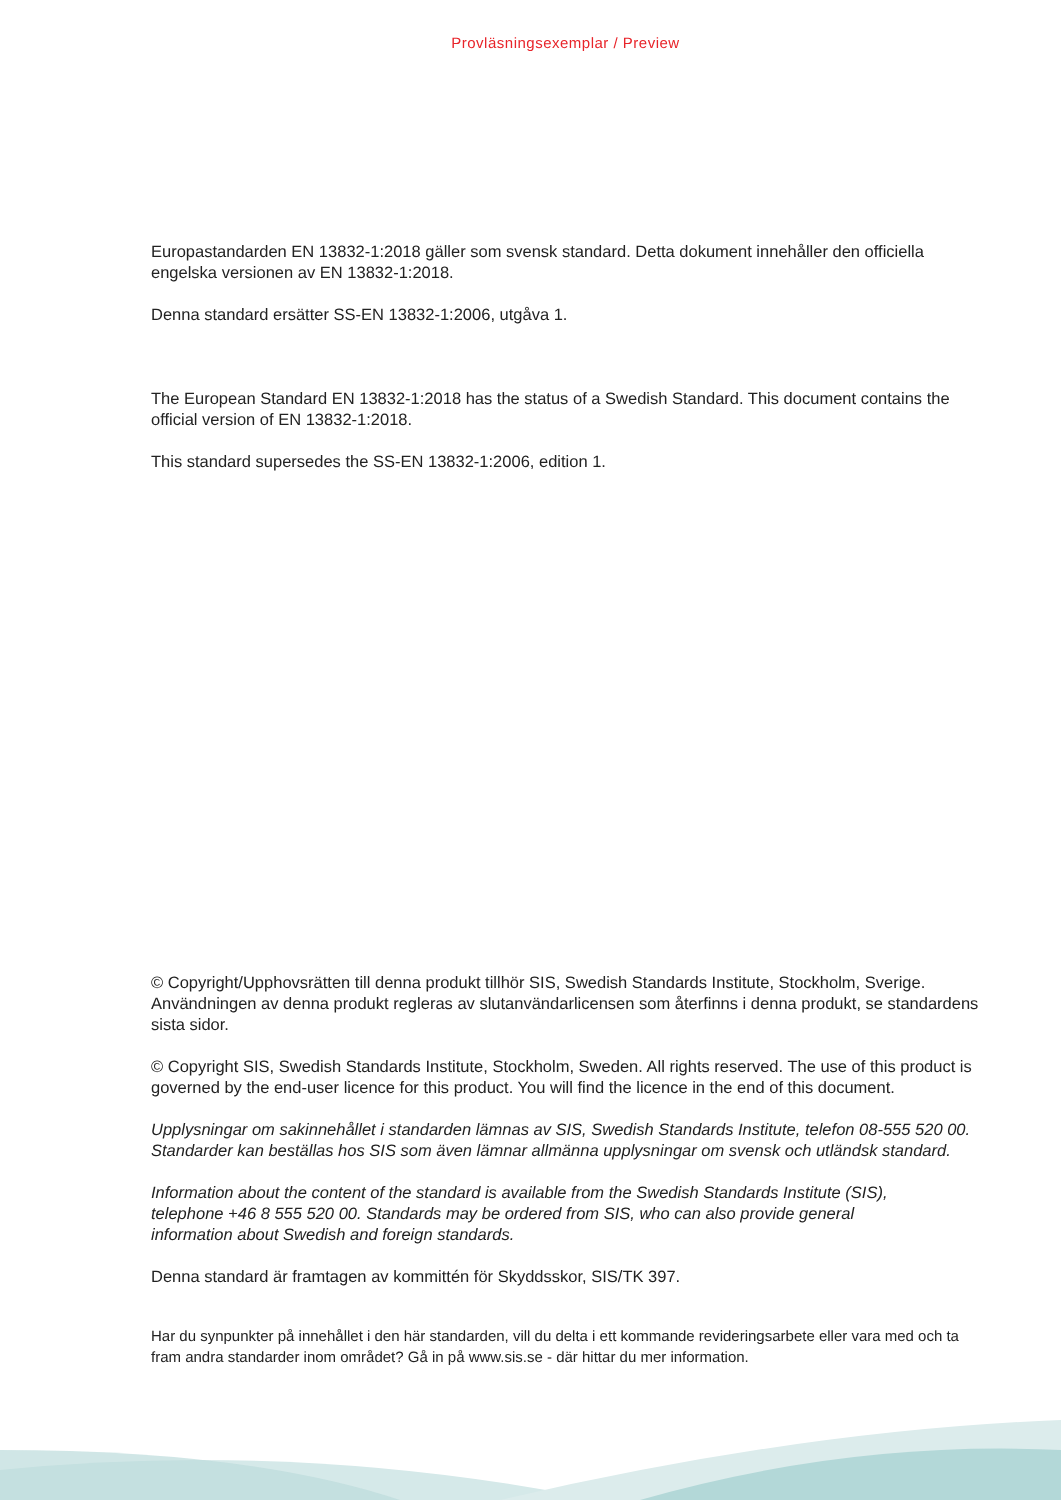Provläsningsexemplar / Preview
Europastandarden EN 13832-1:2018 gäller som svensk standard. Detta dokument innehåller den officiella engelska versionen av EN 13832-1:2018.
Denna standard ersätter SS-EN 13832-1:2006, utgåva 1.
The European Standard EN 13832-1:2018 has the status of a Swedish Standard. This document contains the official version of EN 13832-1:2018.
This standard supersedes the SS-EN 13832-1:2006, edition 1.
© Copyright/Upphovsrätten till denna produkt tillhör SIS, Swedish Standards Institute, Stockholm, Sverige. Användningen av denna produkt regleras av slutanvändarlicensen som återfinns i denna produkt, se standardens sista sidor.
© Copyright SIS, Swedish Standards Institute, Stockholm, Sweden. All rights reserved. The use of this product is governed by the end-user licence for this product. You will find the licence in the end of this document.
Upplysningar om sakinnehållet i standarden lämnas av SIS, Swedish Standards Institute, telefon 08-555 520 00. Standarder kan beställas hos SIS som även lämnar allmänna upplysningar om svensk och utländsk standard.
Information about the content of the standard is available from the Swedish Standards Institute (SIS),
telephone +46 8 555 520 00. Standards may be ordered from SIS, who can also provide general
information about Swedish and foreign standards.
Denna standard är framtagen av kommittén för Skyddsskor, SIS/TK 397.
Har du synpunkter på innehållet i den här standarden, vill du delta i ett kommande revideringsarbete eller vara med och ta fram andra standarder inom området? Gå in på www.sis.se - där hittar du mer information.